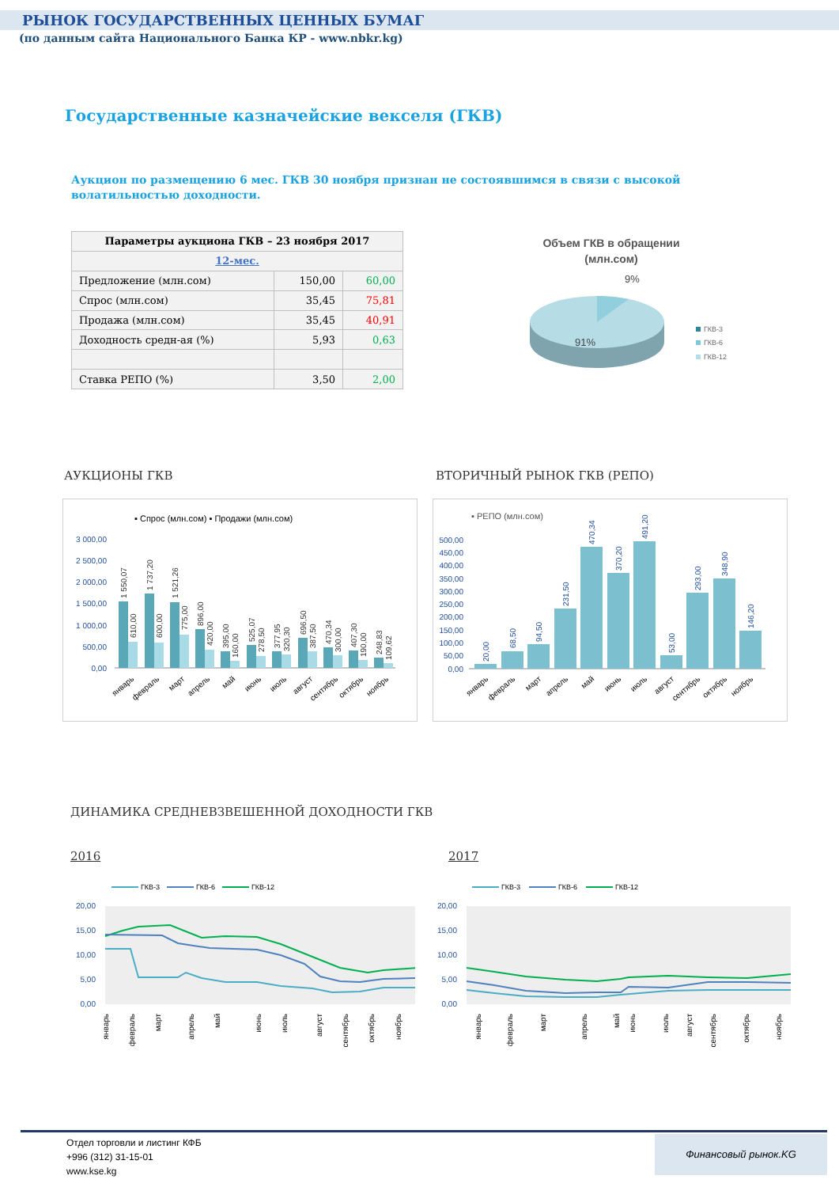РЫНОК ГОСУДАРСТВЕННЫХ ЦЕННЫХ БУМАГ
(по данным сайта Национального Банка КР - www.nbkr.kg)
Государственные казначейские векселя (ГКВ)
Аукцион по размещению 6 мес. ГКВ 30 ноября признан не состоявшимся в связи с высокой волатильностью доходности.
| Параметры аукциона ГКВ – 23 ноября 2017 | | |
| --- | --- | --- |
| 12-мес. | | |
| Предложение (млн.сом) | 150,00 | 60,00 |
| Спрос (млн.сом) | 35,45 | 75,81 |
| Продажа (млн.сом) | 35,45 | 40,91 |
| Доходность средн-ая (%) | 5,93 | 0,63 |
| Ставка РЕПО (%) | 3,50 | 2,00 |
Объем ГКВ в обращении
(млн.сом)
9%
91%
ГКВ-3
ГКВ-6
ГКВ-12
АУКЦИОНЫ ГКВ ВТОРИЧНЫЙ РЫНОК ГКВ (РЕПО)
▪ Спрос (млн.сом) ▪ Продажи (млн.сом)
3 000,00
2 500,00
2 000,00
1 500,00
1 000,00
500,00
0,00
1 550,07
610,00
1 737,20
600,00
1 521,26
775,00
896,00
420,00
395,00
160,00
525,07
278,50
377,95
320,30
696,50
387,50
470,34
300,00
407,30
190,00
248,83
109,62
январь
февраль
март
апрель
май
июнь
июль
август
сентябрь
октябрь
ноябрь
▪ РЕПО (млн.сом)
500,00
450,00
400,00
350,00
300,00
250,00
200,00
150,00
100,00
50,00
0,00
20,00
68,50
94,50
231,50
470,34
370,20
491,20
53,00
293,00
348,90
146,20
январь
февраль
март
апрель
май
июнь
июль
август
сентябрь
октябрь
ноябрь
ДИНАМИКА СРЕДНЕВЗВЕШЕННОЙ ДОХОДНОСТИ ГКВ
2016 2017
ГКВ-3
ГКВ-6
ГКВ-12
20,00
15,00
10,00
5,00
0,00
январь
февраль
март
апрель
май
июнь
июль
август
сентябрь
октябрь
ноябрь
ГКВ-3
ГКВ-6
ГКВ-12
20,00
15,00
10,00
5,00
0,00
январь
февраль
март
апрель
май
июнь
июль
август
сентябрь
октябрь
ноябрь
Отдел торговли и листинг КФБ
+996 (312) 31-15-01
www.kse.kg
Финансовый рынок.KG